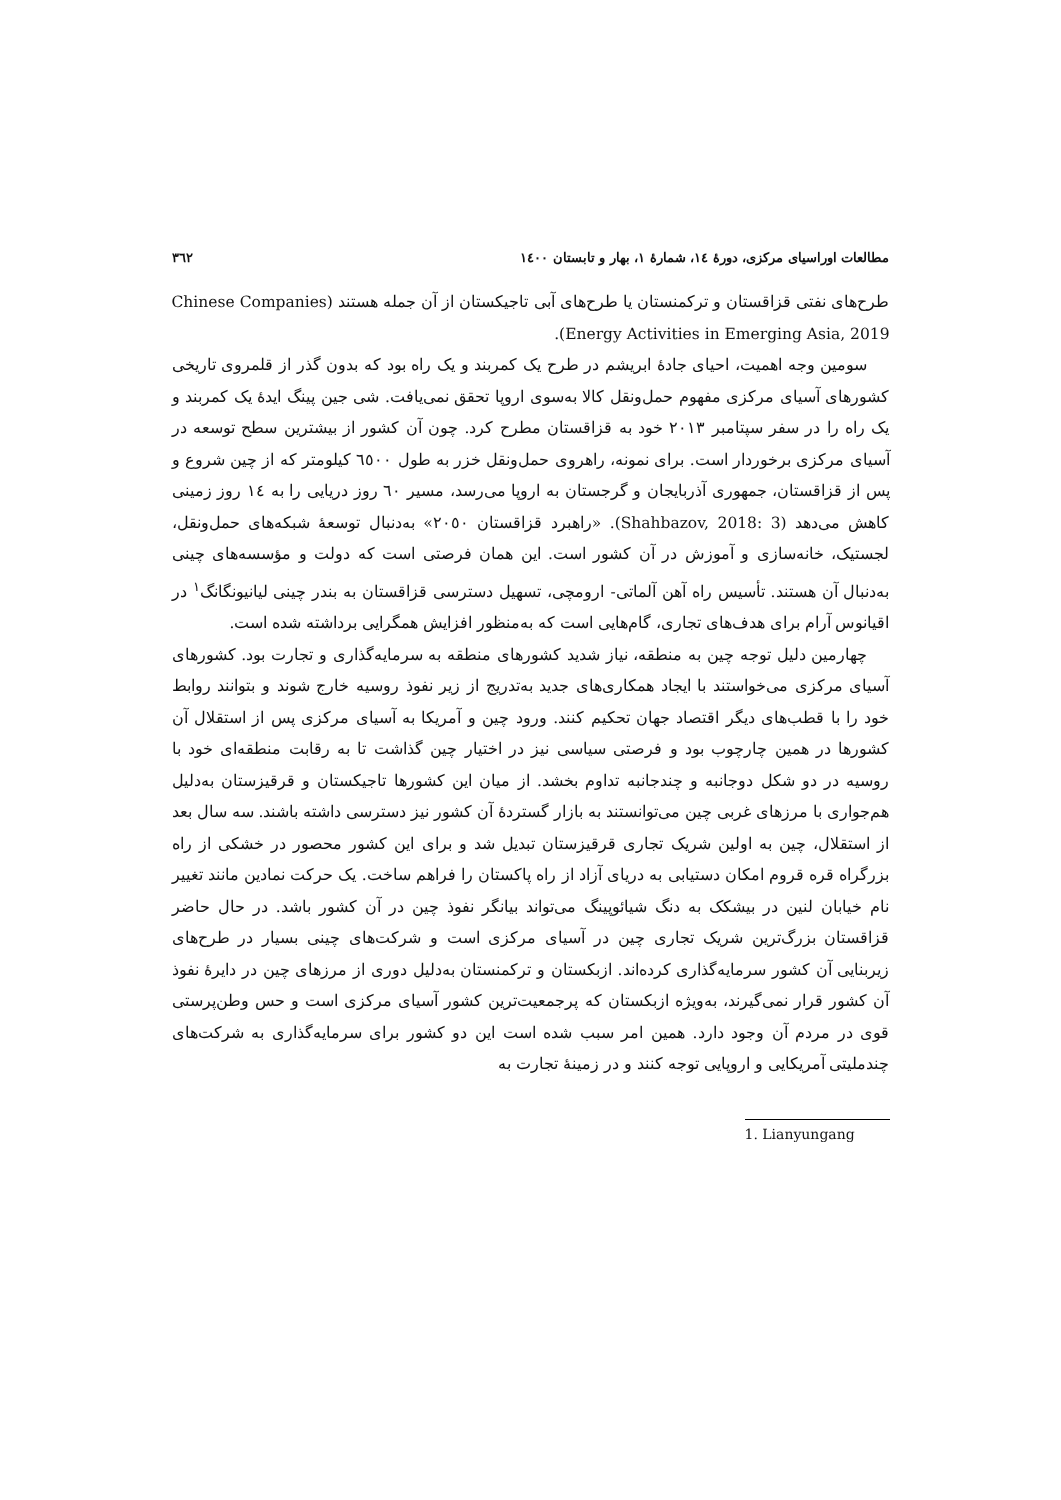مطالعات اوراسیای مرکزی، دورهٔ ١٤، شمارهٔ ١، بهار و تابستان ١٤٠٠ ٣٦٢
طرح‌های نفتی قزاقستان و ترکمنستان یا طرح‌های آبی تاجیکستان از آن جمله هستند (Chinese Companies Energy Activities in Emerging Asia, 2019).
سومین وجه اهمیت، احیای جادهٔ ابریشم در طرح یک کمربند و یک راه بود که بدون گذر از قلمروی تاریخی کشورهای آسیای مرکزی مفهوم حمل‌ونقل کالا به‌سوی اروپا تحقق نمی‌یافت. شی جین پینگ ایدهٔ یک کمربند و یک راه را در سفر سپتامبر ٢٠١٣ خود به قزاقستان مطرح کرد. چون آن کشور از بیشترین سطح توسعه در آسیای مرکزی برخوردار است. برای نمونه، راهروی حمل‌ونقل خزر به طول ٦٥٠٠ کیلومتر که از چین شروع و پس از قزاقستان، جمهوری آذربایجان و گرجستان به اروپا می‌رسد، مسیر ٦٠ روز دریایی را به ١٤ روز زمینی کاهش می‌دهد (Shahbazov, 2018: 3). «راهبرد قزاقستان ٢٠٥٠» به‌دنبال توسعهٔ شبکه‌های حمل‌ونقل، لجستیک، خانه‌سازی و آموزش در آن کشور است. این همان فرصتی است که دولت و مؤسسه‌های چینی به‌دنبال آن هستند. تأسیس راه آهن آلماتی- ارومچی، تسهیل دسترسی قزاقستان به بندر چینی لیانیونگانگ<sup>١</sup> در اقیانوس آرام برای هدف‌های تجاری، گام‌هایی است که به‌منظور افزایش همگرایی برداشته شده است.
چهارمین دلیل توجه چین به منطقه، نیاز شدید کشورهای منطقه به سرمایه‌گذاری و تجارت بود. کشورهای آسیای مرکزی می‌خواستند با ایجاد همکاری‌های جدید به‌تدریج از زیر نفوذ روسیه خارج شوند و بتوانند روابط خود را با قطب‌های دیگر اقتصاد جهان تحکیم کنند. ورود چین و آمریکا به آسیای مرکزی پس از استقلال آن کشورها در همین چارچوب بود و فرصتی سیاسی نیز در اختیار چین گذاشت تا به رقابت منطقه‌ای خود با روسیه در دو شکل دوجانبه و چندجانبه تداوم بخشد. از میان این کشورها تاجیکستان و قرقیزستان به‌دلیل هم‌جواری با مرزهای غربی چین می‌توانستند به بازار گستردهٔ آن کشور نیز دسترسی داشته باشند. سه سال بعد از استقلال، چین به اولین شریک تجاری قرقیزستان تبدیل شد و برای این کشور محصور در خشکی از راه بزرگراه قره قروم امکان دستیابی به دریای آزاد از راه پاکستان را فراهم ساخت. یک حرکت نمادین مانند تغییر نام خیابان لنین در بیشکک به دنگ شیائوپینگ می‌تواند بیانگر نفوذ چین در آن کشور باشد. در حال حاضر قزاقستان بزرگ‌ترین شریک تجاری چین در آسیای مرکزی است و شرکت‌های چینی بسیار در طرح‌های زیربنایی آن کشور سرمایه‌گذاری کرده‌اند. ازبکستان و ترکمنستان به‌دلیل دوری از مرزهای چین در دایرهٔ نفوذ آن کشور قرار نمی‌گیرند، به‌ویژه ازبکستان که پرجمعیت‌ترین کشور آسیای مرکزی است و حس وطن‌پرستی قوی در مردم آن وجود دارد. همین امر سبب شده است این دو کشور برای سرمایه‌گذاری به شرکت‌های چندملیتی آمریکایی و اروپایی توجه کنند و در زمینهٔ تجارت به
1. Lianyungang